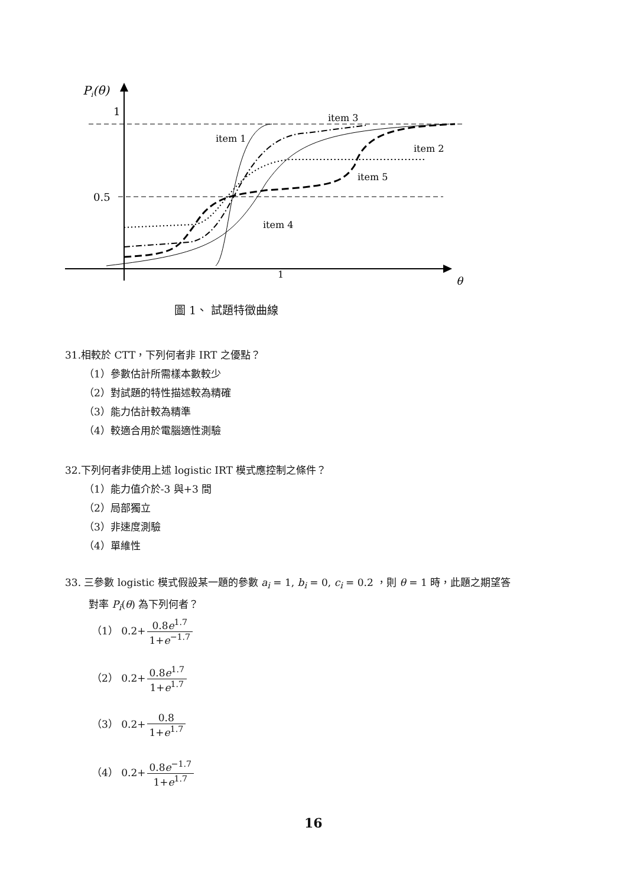Pi(θ)
1
0.5
1
θ
item 3
item 1
item 2
item 5
item 4
圖 1、 試題特徵曲線
31.相較於 CTT，下列何者非 IRT 之優點？
（1）參數估計所需樣本數較少
（2）對試題的特性描述較為精確
（3）能力估計較為精準
（4）較適合用於電腦適性測驗
32.下列何者非使用上述 logistic IRT 模式應控制之條件？
（1）能力值介於-3 與+3 間
（2）局部獨立
（3）非速度測驗
（4）單維性
33. 三參數 logistic 模式假設某一題的參數 a<sub>i</sub> = 1, b<sub>i</sub> = 0, c<sub>i</sub> = 0.2 ，則 θ = 1 時，此題之期望答
對率 P<sub>i</sub>(θ) 為下列何者？
（1） 0.2+0.8e<sup>1.7</sup> 1+e<sup>−1.7</sup>
（2） 0.2+0.8e<sup>1.7</sup> 1+e<sup>1.7</sup>
（3） 0.2+0.8 1+e<sup>1.7</sup>
（4） 0.2+0.8e<sup>−1.7</sup> 1+e<sup>1.7</sup>
16